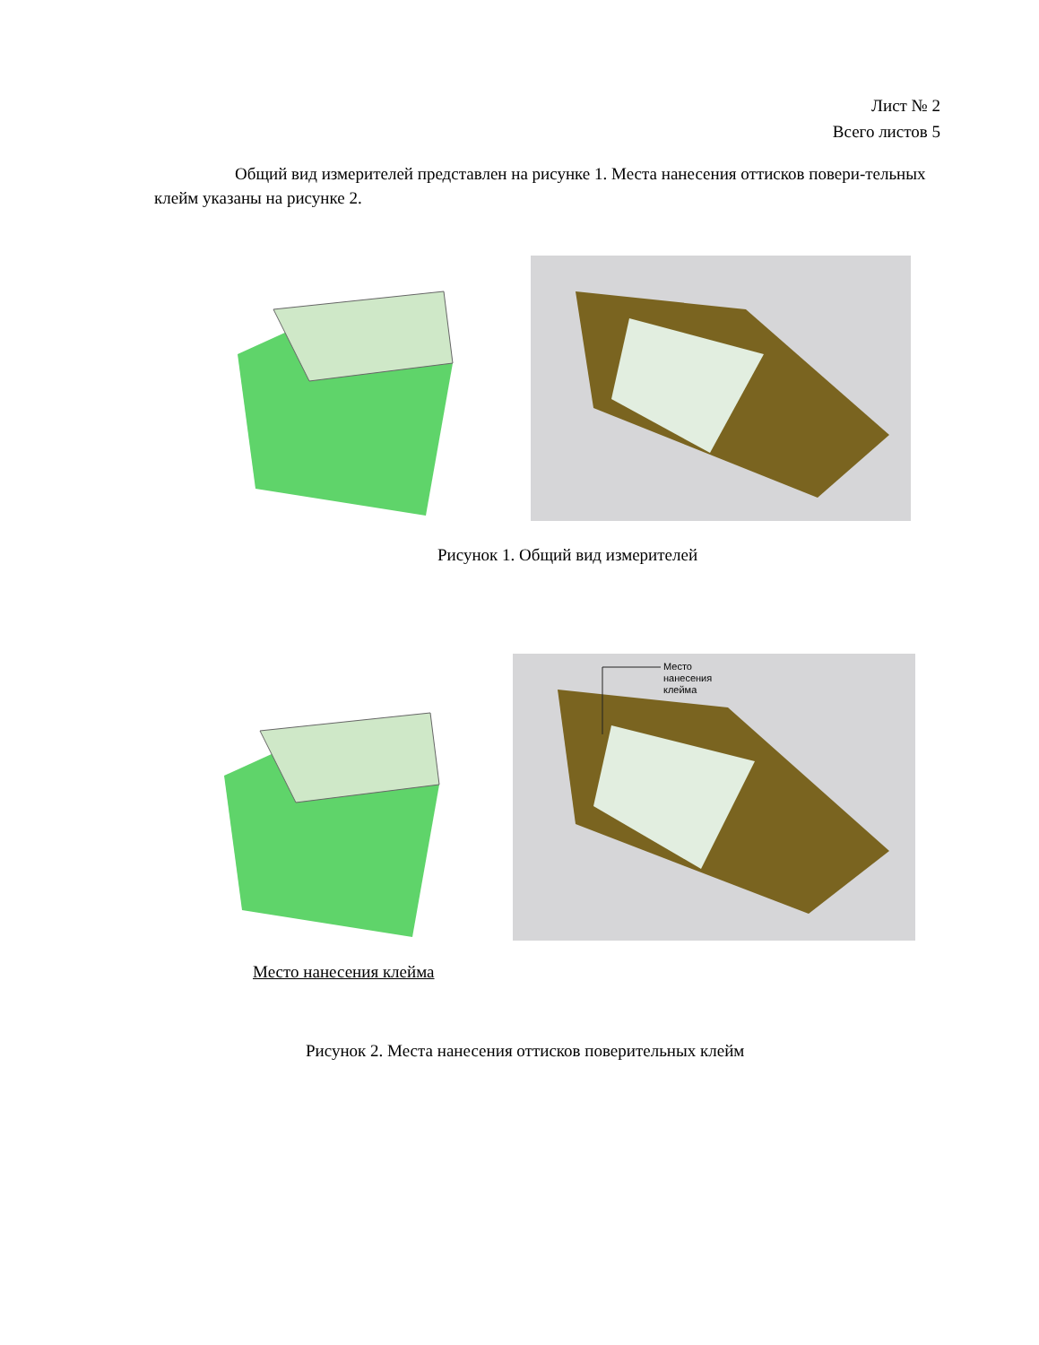Лист № 2
Всего листов 5
Общий вид измерителей представлен на рисунке 1. Места нанесения оттисков повери-тельных клейм указаны на рисунке 2.
Рисунок 1. Общий вид измерителей
Место
нанесения
клейма
Место нанесения клейма
Рисунок 2. Места нанесения оттисков поверительных клейм